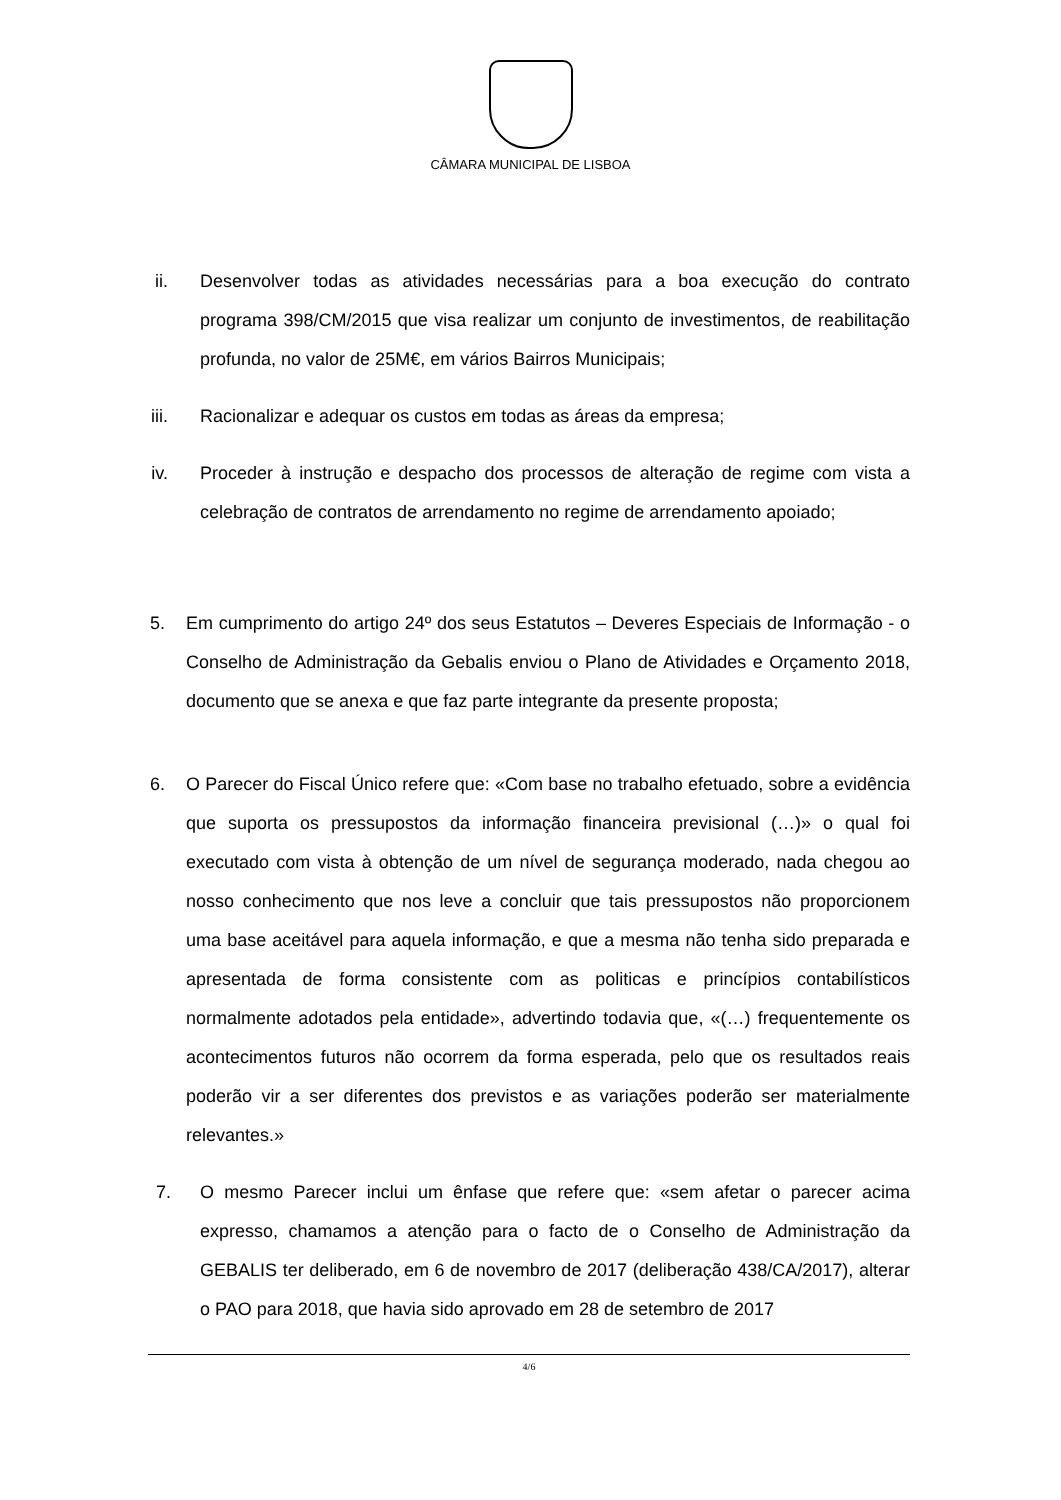CÂMARA MUNICIPAL DE LISBOA
ii. Desenvolver todas as atividades necessárias para a boa execução do contrato programa 398/CM/2015 que visa realizar um conjunto de investimentos, de reabilitação profunda, no valor de 25M€, em vários Bairros Municipais;
iii. Racionalizar e adequar os custos em todas as áreas da empresa;
iv. Proceder à instrução e despacho dos processos de alteração de regime com vista a celebração de contratos de arrendamento no regime de arrendamento apoiado;
5. Em cumprimento do artigo 24º dos seus Estatutos – Deveres Especiais de Informação - o Conselho de Administração da Gebalis enviou o Plano de Atividades e Orçamento 2018, documento que se anexa e que faz parte integrante da presente proposta;
6. O Parecer do Fiscal Único refere que: «Com base no trabalho efetuado, sobre a evidência que suporta os pressupostos da informação financeira previsional (…)» o qual foi executado com vista à obtenção de um nível de segurança moderado, nada chegou ao nosso conhecimento que nos leve a concluir que tais pressupostos não proporcionem uma base aceitável para aquela informação, e que a mesma não tenha sido preparada e apresentada de forma consistente com as politicas e princípios contabilísticos normalmente adotados pela entidade», advertindo todavia que, «(…) frequentemente os acontecimentos futuros não ocorrem da forma esperada, pelo que os resultados reais poderão vir a ser diferentes dos previstos e as variações poderão ser materialmente relevantes.»
7. O mesmo Parecer inclui um ênfase que refere que: «sem afetar o parecer acima expresso, chamamos a atenção para o facto de o Conselho de Administração da GEBALIS ter deliberado, em 6 de novembro de 2017 (deliberação 438/CA/2017), alterar o PAO para 2018, que havia sido aprovado em 28 de setembro de 2017
4/6